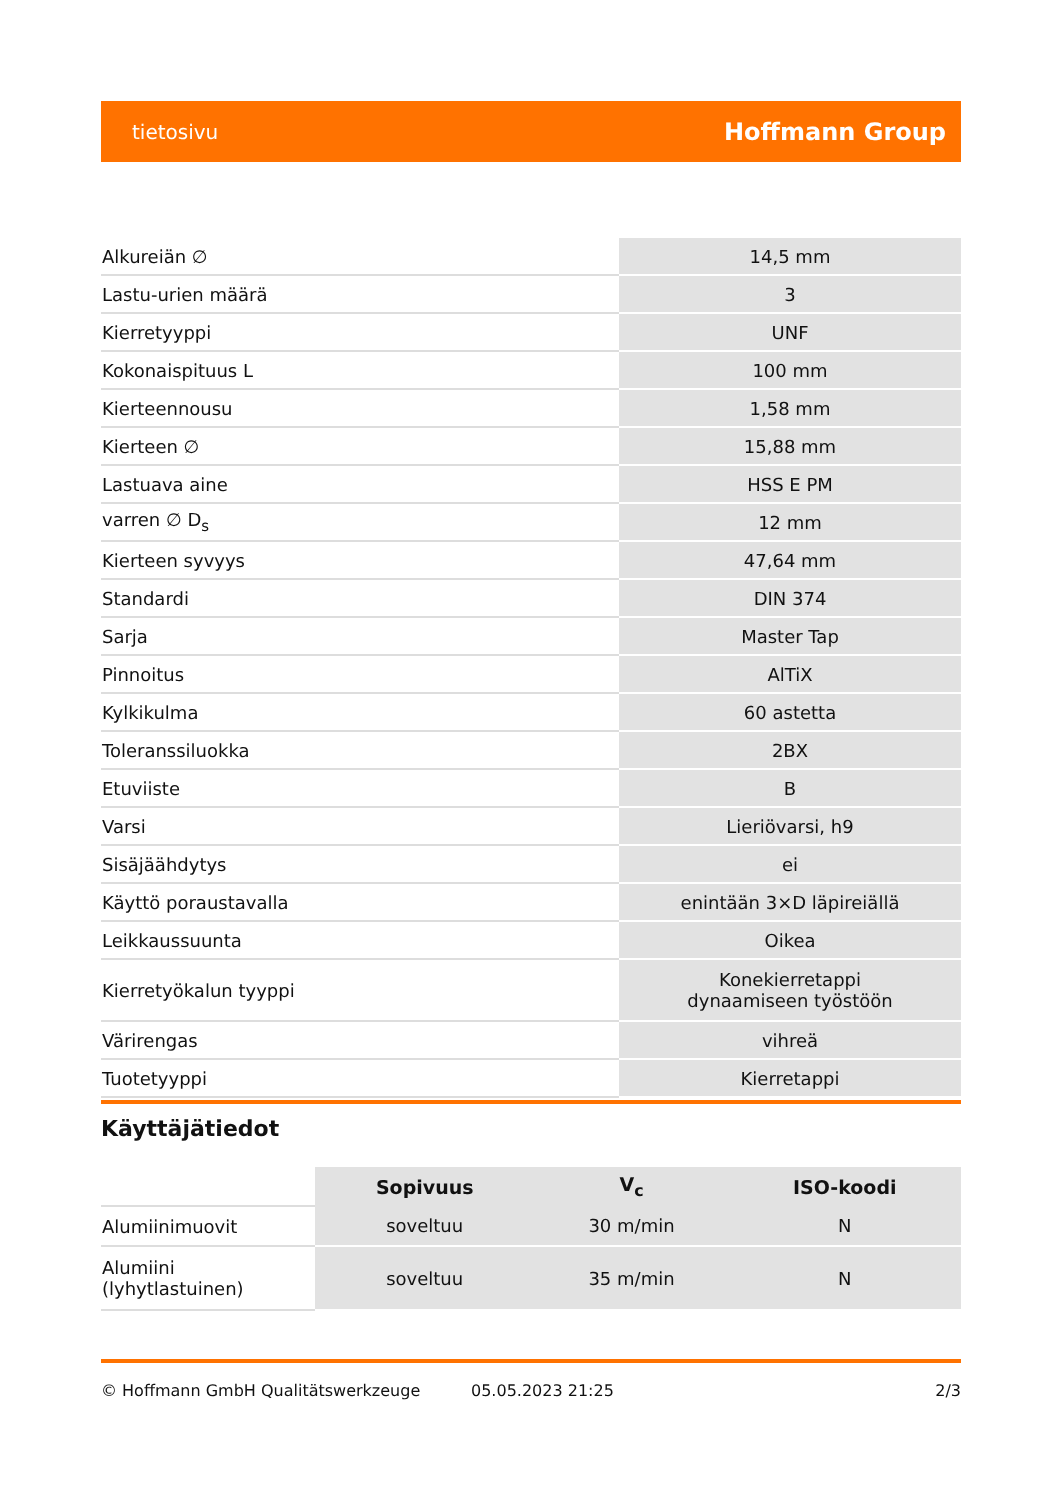tietosivu Hoffmann Group
| Alkureiän ∅ | 14,5 mm |
| Lastu-urien määrä | 3 |
| Kierretyyppi | UNF |
| Kokonaispituus L | 100 mm |
| Kierteennousu | 1,58 mm |
| Kierteen ∅ | 15,88 mm |
| Lastuava aine | HSS E PM |
| varren ∅ D<sub>s</sub> | 12 mm |
| Kierteen syvyys | 47,64 mm |
| Standardi | DIN 374 |
| Sarja | Master Tap |
| Pinnoitus | AlTiX |
| Kylkikulma | 60 astetta |
| Toleranssiluokka | 2BX |
| Etuviiste | B |
| Varsi | Lieriövarsi, h9 |
| Sisäjäähdytys | ei |
| Käyttö poraustavalla | enintään 3×D läpireiällä |
| Leikkaussuunta | Oikea |
| Kierretyökalun tyyppi | Konekierretappi dynaamiseen työstöön |
| Värirengas | vihreä |
| Tuotetyyppi | Kierretappi |
Käyttäjätiedot
| | Sopivuus | V<sub>c</sub> | ISO-koodi |
| --- | --- | --- | --- |
| Alumiinimuovit | soveltuu | 30 m/min | N |
| Alumiini (lyhytlastuinen) | soveltuu | 35 m/min | N |
© Hoffmann GmbH Qualitätswerkzeuge 05.05.2023 21:25 2/3